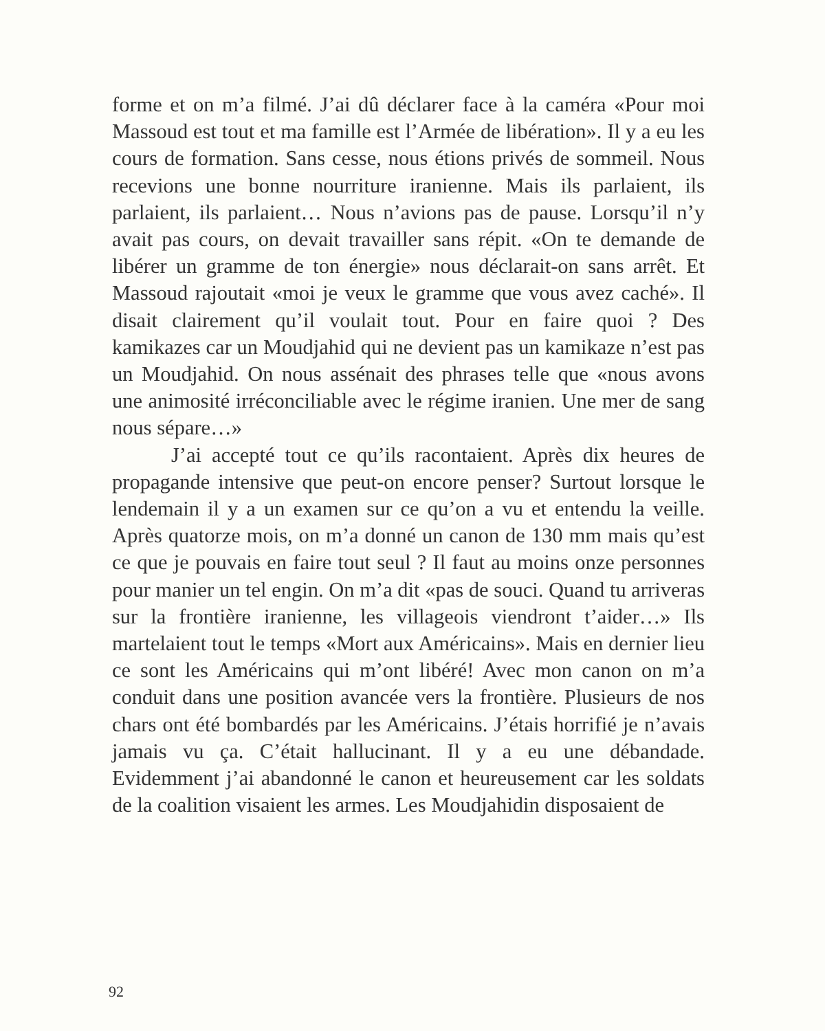forme et on m’a filmé. J’ai dû déclarer face à la caméra «Pour moi Massoud est tout et ma famille est l’Armée de libération». Il y a eu les cours de formation. Sans cesse, nous étions privés de sommeil. Nous recevions une bonne nourriture iranienne. Mais ils parlaient, ils parlaient, ils parlaient… Nous n’avions pas de pause. Lorsqu’il n’y avait pas cours, on devait travailler sans répit. «On te demande de libérer un gramme de ton énergie» nous déclarait-on sans arrêt. Et Massoud rajoutait «moi je veux le gramme que vous avez caché». Il disait clairement qu’il voulait tout. Pour en faire quoi ? Des kamikazes car un Moudjahid qui ne devient pas un kamikaze n’est pas un Moudjahid. On nous assénait des phrases telle que «nous avons une animosité irréconciliable avec le régime iranien. Une mer de sang nous sépare…»
J’ai accepté tout ce qu’ils racontaient. Après dix heures de propagande intensive que peut-on encore penser? Surtout lorsque le lendemain il y a un examen sur ce qu’on a vu et entendu la veille. Après quatorze mois, on m’a donné un canon de 130 mm mais qu’est ce que je pouvais en faire tout seul ? Il faut au moins onze personnes pour manier un tel engin. On m’a dit «pas de souci. Quand tu arriveras sur la frontière iranienne, les villageois viendront t’aider…» Ils martelaient tout le temps «Mort aux Américains». Mais en dernier lieu ce sont les Américains qui m’ont libéré! Avec mon canon on m’a conduit dans une position avancée vers la frontière. Plusieurs de nos chars ont été bombardés par les Américains. J’étais horrifié je n’avais jamais vu ça. C’était hallucinant. Il y a eu une débandade. Evidemment j’ai abandonné le canon et heureusement car les soldats de la coalition visaient les armes. Les Moudjahidin disposaient de
92